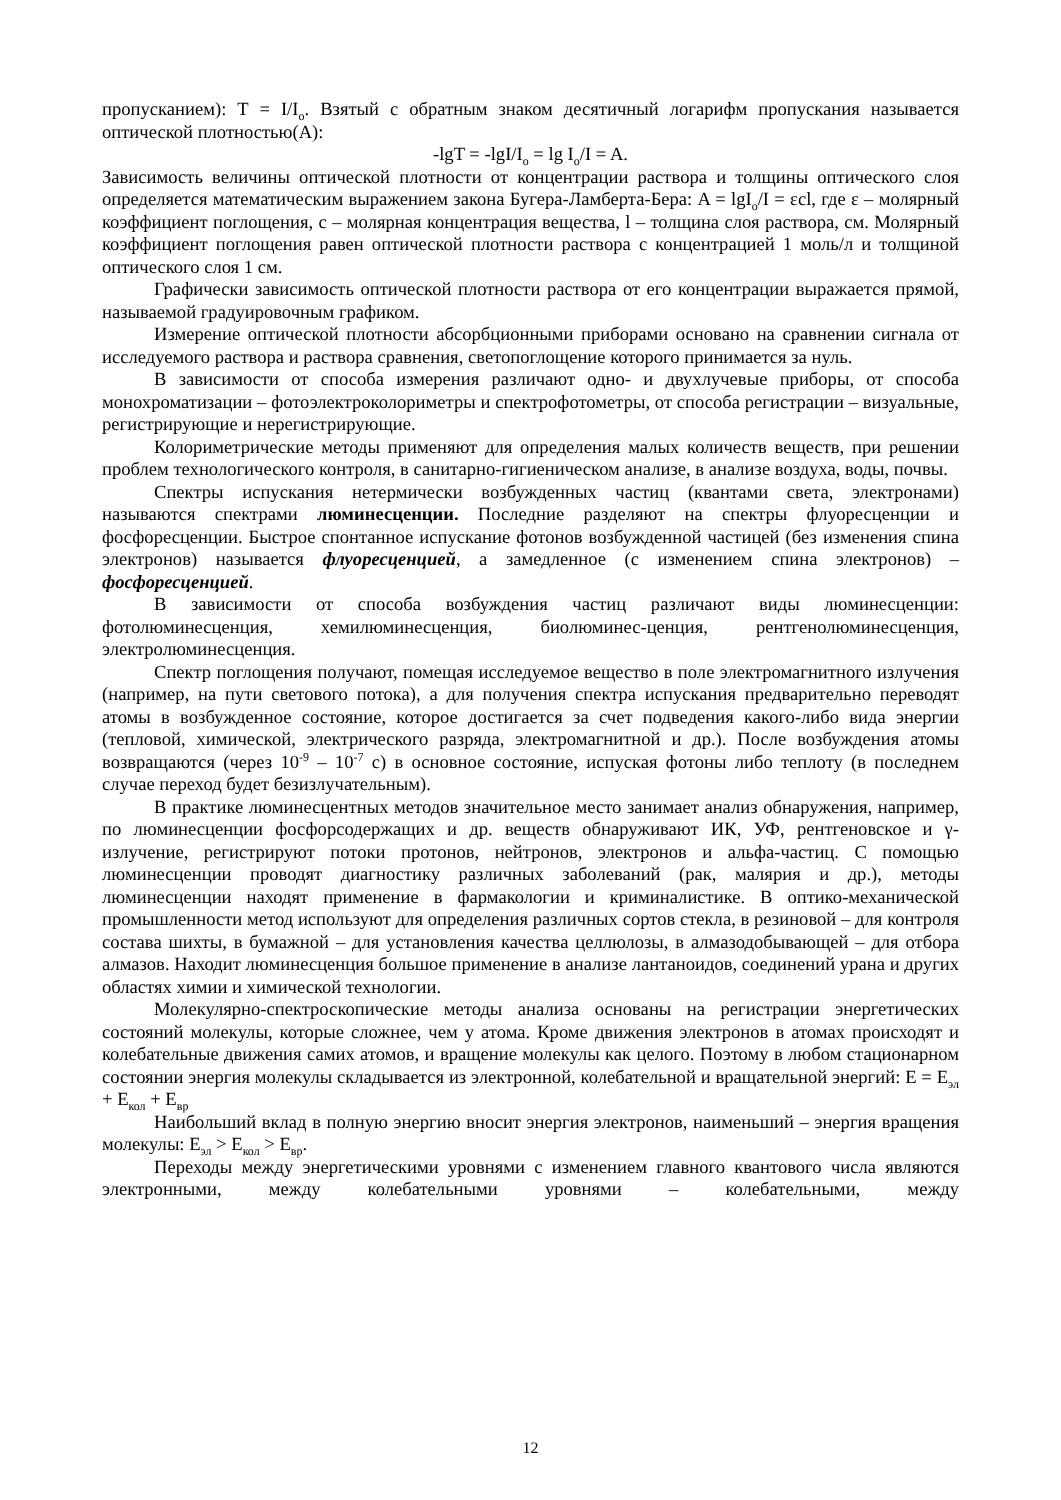пропусканием): T = I/I<sub>o</sub>. Взятый с обратным знаком десятичный логарифм пропускания называется оптической плотностью(А):
-lgT = -lgI/I<sub>o</sub> = lg I<sub>o</sub>/I = A.
Зависимость величины оптической плотности от концентрации раствора и толщины оптического слоя определяется математическим выражением закона Бугера-Ламберта-Бера: A = lgI<sub>o</sub>/I = εcl, где ε – молярный коэффициент поглощения, с – молярная концентрация вещества, l – толщина слоя раствора, см. Молярный коэффициент поглощения равен оптической плотности раствора с концентрацией 1 моль/л и толщиной оптического слоя 1 см.
Графически зависимость оптической плотности раствора от его концентрации выражается прямой, называемой градуировочным графиком.
Измерение оптической плотности абсорбционными приборами основано на сравнении сигнала от исследуемого раствора и раствора сравнения, светопоглощение которого принимается за нуль.
В зависимости от способа измерения различают одно- и двухлучевые приборы, от способа монохроматизации – фотоэлектроколориметры и спектрофотометры, от способа регистрации – визуальные, регистрирующие и нерегистрирующие.
Колориметрические методы применяют для определения малых количеств веществ, при решении проблем технологического контроля, в санитарно-гигиеническом анализе, в анализе воздуха, воды, почвы.
Спектры испускания нетермически возбужденных частиц (квантами света, электронами) называются спектрами люминесценции. Последние разделяют на спектры флуоресценции и фосфоресценции. Быстрое спонтанное испускание фотонов возбужденной частицей (без изменения спина электронов) называется флуоресценцией, а замедленное (с изменением спина электронов) – фосфоресценцией.
В зависимости от способа возбуждения частиц различают виды люминесценции: фотолюминесценция, хемилюминесценция, биолюминес-ценция, рентгенолюминесценция, электролюминесценция.
Спектр поглощения получают, помещая исследуемое вещество в поле электромагнитного излучения (например, на пути светового потока), а для получения спектра испускания предварительно переводят атомы в возбужденное состояние, которое достигается за счет подведения какого-либо вида энергии (тепловой, химической, электрического разряда, электромагнитной и др.). После возбуждения атомы возвращаются (через 10<sup>-9</sup> – 10<sup>-7</sup> с) в основное состояние, испуская фотоны либо теплоту (в последнем случае переход будет безизлучательным).
В практике люминесцентных методов значительное место занимает анализ обнаружения, например, по люминесценции фосфорсодержащих и др. веществ обнаруживают ИК, УФ, рентгеновское и γ-излучение, регистрируют потоки протонов, нейтронов, электронов и альфа-частиц. С помощью люминесценции проводят диагностику различных заболеваний (рак, малярия и др.), методы люминесценции находят применение в фармакологии и криминалистике. В оптико-механической промышленности метод используют для определения различных сортов стекла, в резиновой – для контроля состава шихты, в бумажной – для установления качества целлюлозы, в алмазодобывающей – для отбора алмазов. Находит люминесценция большое применение в анализе лантаноидов, соединений урана и других областях химии и химической технологии.
Молекулярно-спектроскопические методы анализа основаны на регистрации энергетических состояний молекулы, которые сложнее, чем у атома. Кроме движения электронов в атомах происходят и колебательные движения самих атомов, и вращение молекулы как целого. Поэтому в любом стационарном состоянии энергия молекулы складывается из электронной, колебательной и вращательной энергий: E = E<sub>эл</sub> + E<sub>кол</sub> + E<sub>вр</sub>
Наибольший вклад в полную энергию вносит энергия электронов, наименьший – энергия вращения молекулы: E<sub>эл</sub> > E<sub>кол</sub> > E<sub>вр</sub>.
Переходы между энергетическими уровнями с изменением главного квантового числа являются электронными, между колебательными уровнями – колебательными, между
12